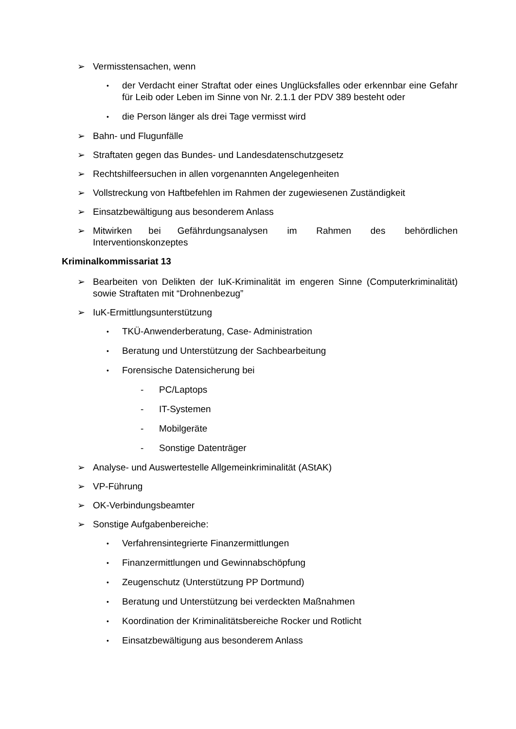➢ Vermisstensachen, wenn
• der Verdacht einer Straftat oder eines Unglücksfalles oder erkennbar eine Gefahr für Leib oder Leben im Sinne von Nr. 2.1.1 der PDV 389 besteht oder
• die Person länger als drei Tage vermisst wird
➢ Bahn- und Flugunfälle
➢ Straftaten gegen das Bundes- und Landesdatenschutzgesetz
➢ Rechtshilfeersuchen in allen vorgenannten Angelegenheiten
➢ Vollstreckung von Haftbefehlen im Rahmen der zugewiesenen Zuständigkeit
➢ Einsatzbewältigung aus besonderem Anlass
➢ Mitwirken bei Gefährdungsanalysen im Rahmen des behördlichen Interventionskonzeptes
Kriminalkommissariat 13
➢ Bearbeiten von Delikten der IuK-Kriminalität im engeren Sinne (Computerkriminalität) sowie Straftaten mit “Drohnenbezug”
➢ IuK-Ermittlungsunterstützung
• TKÜ-Anwenderberatung, Case- Administration
• Beratung und Unterstützung der Sachbearbeitung
• Forensische Datensicherung bei
- PC/Laptops
- IT-Systemen
- Mobilgeräte
- Sonstige Datenträger
➢ Analyse- und Auswertestelle Allgemeinkriminalität (AStAK)
➢ VP-Führung
➢ OK-Verbindungsbeamter
➢ Sonstige Aufgabenbereiche:
• Verfahrensintegrierte Finanzermittlungen
• Finanzermittlungen und Gewinnabschöpfung
• Zeugenschutz (Unterstützung PP Dortmund)
• Beratung und Unterstützung bei verdeckten Maßnahmen
• Koordination der Kriminalitätsbereiche Rocker und Rotlicht
• Einsatzbewältigung aus besonderem Anlass